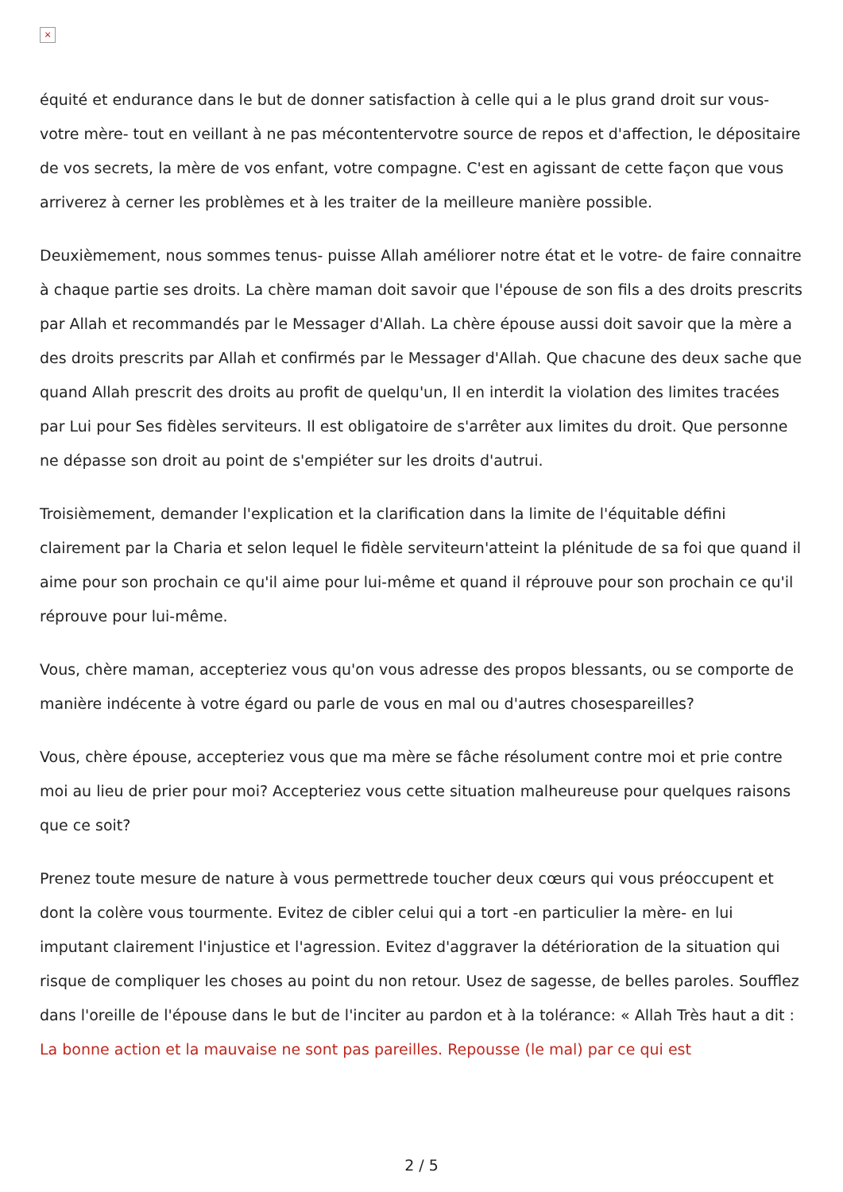×
équité et endurance dans le but de donner satisfaction à celle qui a le plus grand droit sur vous- votre mère- tout en veillant à ne pas mécontentervotre source de repos et d'affection, le dépositaire de vos secrets, la mère de vos enfant, votre compagne. C'est en agissant de cette façon que vous arriverez à cerner les problèmes et à les traiter de la meilleure manière possible.
Deuxièmement, nous sommes tenus- puisse Allah améliorer notre état et le votre- de faire connaitre à chaque partie ses droits. La chère maman doit savoir que l'épouse de son fils a des droits prescrits par Allah et recommandés par le Messager d'Allah. La chère épouse aussi doit savoir que la mère a des droits prescrits par Allah et confirmés par le Messager d'Allah. Que chacune des deux sache que quand Allah prescrit des droits au profit de quelqu'un, Il en interdit la violation des limites tracées par Lui pour Ses fidèles serviteurs. Il est obligatoire de s'arrêter aux limites du droit. Que personne ne dépasse son droit au point de s'empiéter sur les droits d'autrui.
Troisièmement, demander l'explication et la clarification dans la limite de l'équitable défini clairement par la Charia et selon lequel le fidèle serviteurn'atteint la plénitude de sa foi que quand il aime pour son prochain ce qu'il aime pour lui-même et quand il réprouve pour son prochain ce qu'il réprouve pour lui-même.
Vous, chère maman, accepteriez vous qu'on vous adresse des propos blessants, ou se comporte de manière indécente à votre égard ou parle de vous en mal ou d'autres chosespareilles?
Vous, chère épouse, accepteriez vous que ma mère se fâche résolument contre moi et prie contre moi au lieu de prier pour moi? Accepteriez vous cette situation malheureuse pour quelques raisons que ce soit?
Prenez toute mesure de nature à vous permettrede toucher deux cœurs qui vous préoccupent et dont la colère vous tourmente. Evitez de cibler celui qui a tort -en particulier la mère- en lui imputant clairement l'injustice et l'agression. Evitez d'aggraver la détérioration de la situation qui risque de compliquer les choses au point du non retour. Usez de sagesse, de belles paroles. Soufflez dans l'oreille de l'épouse dans le but de l'inciter au pardon et à la tolérance: « Allah Très haut a dit : La bonne action et la mauvaise ne sont pas pareilles. Repousse (le mal) par ce qui est
2 / 5